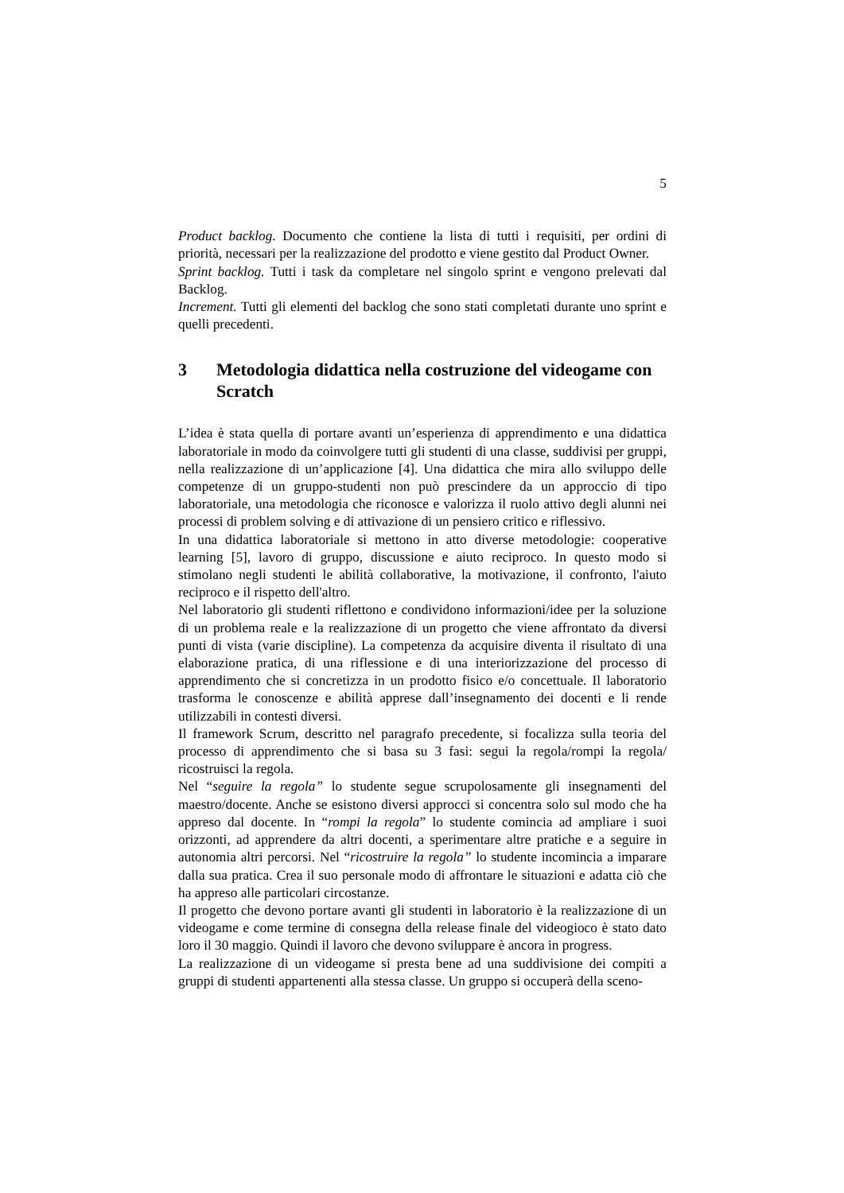5
Product backlog. Documento che contiene la lista di tutti i requisiti, per ordini di priorità, necessari per la realizzazione del prodotto e viene gestito dal Product Owner.
Sprint backlog. Tutti i task da completare nel singolo sprint e vengono prelevati dal Backlog.
Increment. Tutti gli elementi del backlog che sono stati completati durante uno sprint e quelli precedenti.
3 Metodologia didattica nella costruzione del videogame con Scratch
L’idea è stata quella di portare avanti un’esperienza di apprendimento e una didattica laboratoriale in modo da coinvolgere tutti gli studenti di una classe, suddivisi per gruppi, nella realizzazione di un’applicazione [4]. Una didattica che mira allo sviluppo delle competenze di un gruppo-studenti non può prescindere da un approccio di tipo laboratoriale, una metodologia che riconosce e valorizza il ruolo attivo degli alunni nei processi di problem solving e di attivazione di un pensiero critico e riflessivo.
In una didattica laboratoriale si mettono in atto diverse metodologie: cooperative learning [5], lavoro di gruppo, discussione e aiuto reciproco. In questo modo si stimolano negli studenti le abilità collaborative, la motivazione, il confronto, l'aiuto reciproco e il rispetto dell'altro.
Nel laboratorio gli studenti riflettono e condividono informazioni/idee per la soluzione di un problema reale e la realizzazione di un progetto che viene affrontato da diversi punti di vista (varie discipline). La competenza da acquisire diventa il risultato di una elaborazione pratica, di una riflessione e di una interiorizzazione del processo di apprendimento che si concretizza in un prodotto fisico e/o concettuale. Il laboratorio trasforma le conoscenze e abilità apprese dall’insegnamento dei docenti e li rende utilizzabili in contesti diversi.
Il framework Scrum, descritto nel paragrafo precedente, si focalizza sulla teoria del processo di apprendimento che si basa su 3 fasi: segui la regola/rompi la regola/ ricostruisci la regola.
Nel “seguire la regola” lo studente segue scrupolosamente gli insegnamenti del maestro/docente. Anche se esistono diversi approcci si concentra solo sul modo che ha appreso dal docente. In “rompi la regola” lo studente comincia ad ampliare i suoi orizzonti, ad apprendere da altri docenti, a sperimentare altre pratiche e a seguire in autonomia altri percorsi. Nel “ricostruire la regola” lo studente incomincia a imparare dalla sua pratica. Crea il suo personale modo di affrontare le situazioni e adatta ciò che ha appreso alle particolari circostanze.
Il progetto che devono portare avanti gli studenti in laboratorio è la realizzazione di un videogame e come termine di consegna della release finale del videogioco è stato dato loro il 30 maggio. Quindi il lavoro che devono sviluppare è ancora in progress.
La realizzazione di un videogame si presta bene ad una suddivisione dei compiti a gruppi di studenti appartenenti alla stessa classe. Un gruppo si occuperà della sceno-